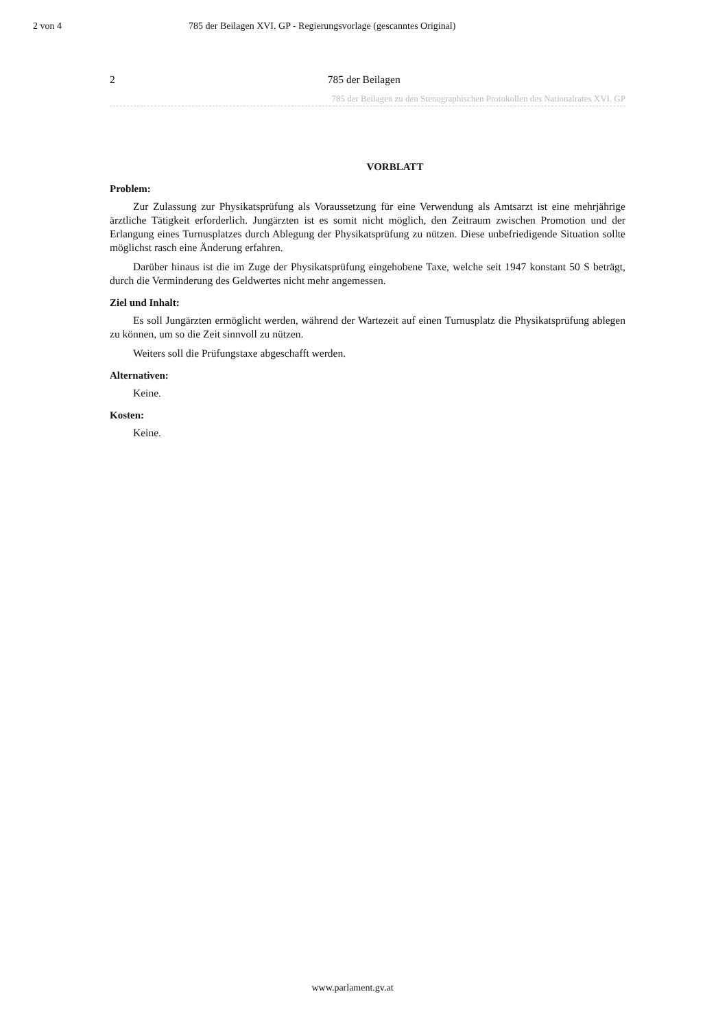2 von 4 785 der Beilagen XVI. GP - Regierungsvorlage (gescanntes Original)
2 785 der Beilagen
785 der Beilagen zu den Stenographischen Protokollen des Nationalrates XVI. GP
VORBLATT
Problem:
Zur Zulassung zur Physikatsprüfung als Voraussetzung für eine Verwendung als Amtsarzt ist eine mehrjährige ärztliche Tätigkeit erforderlich. Jungärzten ist es somit nicht möglich, den Zeitraum zwischen Promotion und der Erlangung eines Turnusplatzes durch Ablegung der Physikatsprüfung zu nützen. Diese unbefriedigende Situation sollte möglichst rasch eine Änderung erfahren.
Darüber hinaus ist die im Zuge der Physikatsprüfung eingehobene Taxe, welche seit 1947 konstant 50 S beträgt, durch die Verminderung des Geldwertes nicht mehr angemessen.
Ziel und Inhalt:
Es soll Jungärzten ermöglicht werden, während der Wartezeit auf einen Turnusplatz die Physikatsprüfung ablegen zu können, um so die Zeit sinnvoll zu nützen.
Weiters soll die Prüfungstaxe abgeschafft werden.
Alternativen:
Keine.
Kosten:
Keine.
www.parlament.gv.at